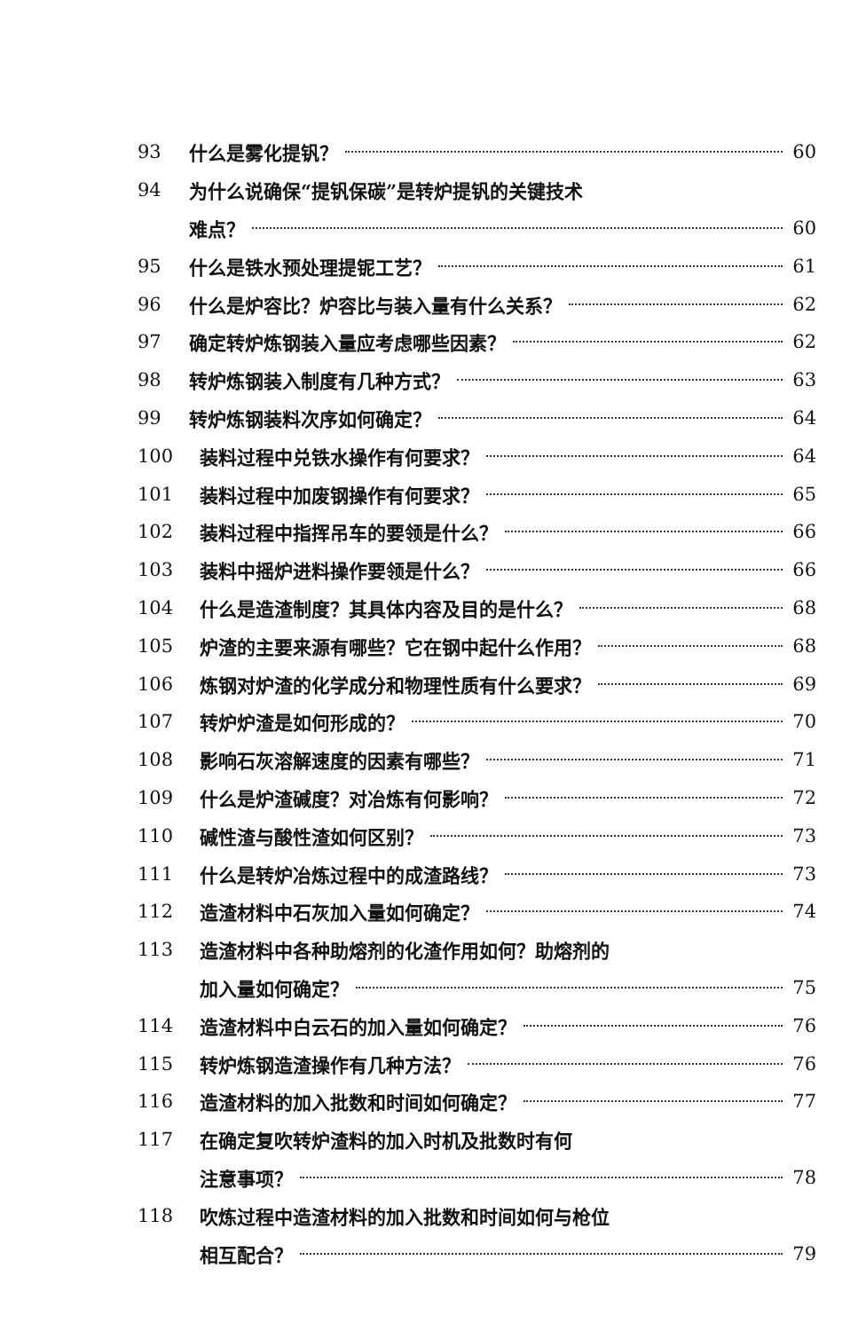93 什么是雾化提钒？ 60
94 为什么说确保“提钒保碳”是转炉提钒的关键技术
难点？ 60
95 什么是铁水预处理提铌工艺？ 61
96 什么是炉容比？炉容比与装入量有什么关系？ 62
97 确定转炉炼钢装入量应考虑哪些因素？ 62
98 转炉炼钢装入制度有几种方式？ 63
99 转炉炼钢装料次序如何确定？ 64
100 装料过程中兑铁水操作有何要求？ 64
101 装料过程中加废钢操作有何要求？ 65
102 装料过程中指挥吊车的要领是什么？ 66
103 装料中摇炉进料操作要领是什么？ 66
104 什么是造渣制度？其具体内容及目的是什么？ 68
105 炉渣的主要来源有哪些？它在钢中起什么作用？ 68
106 炼钢对炉渣的化学成分和物理性质有什么要求？ 69
107 转炉炉渣是如何形成的？ 70
108 影响石灰溶解速度的因素有哪些？ 71
109 什么是炉渣碱度？对冶炼有何影响？ 72
110 碱性渣与酸性渣如何区别？ 73
111 什么是转炉冶炼过程中的成渣路线？ 73
112 造渣材料中石灰加入量如何确定？ 74
113 造渣材料中各种助熔剂的化渣作用如何？助熔剂的
加入量如何确定？ 75
114 造渣材料中白云石的加入量如何确定？ 76
115 转炉炼钢造渣操作有几种方法？ 76
116 造渣材料的加入批数和时间如何确定？ 77
117 在确定复吹转炉渣料的加入时机及批数时有何
注意事项？ 78
118 吹炼过程中造渣材料的加入批数和时间如何与枪位
相互配合？ 79